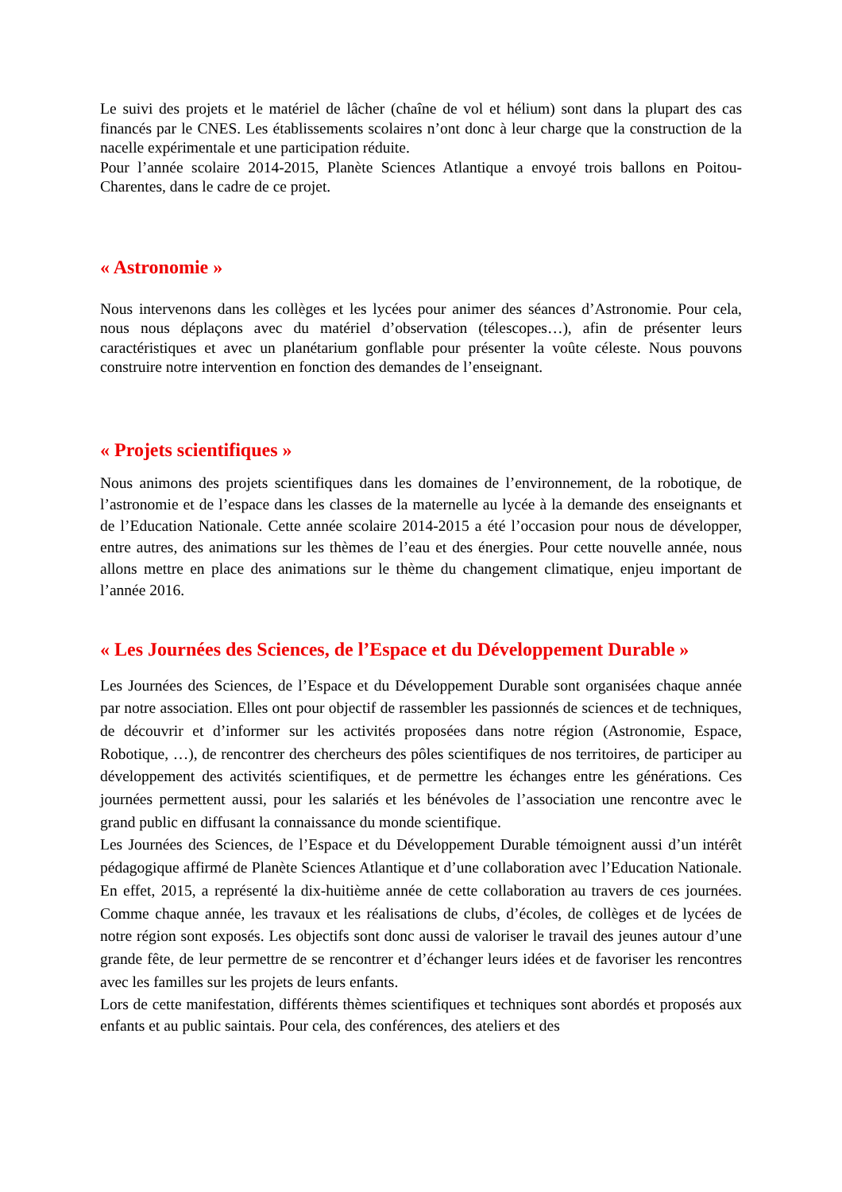Le suivi des projets et le matériel de lâcher (chaîne de vol et hélium) sont dans la plupart des cas financés par le CNES. Les établissements scolaires n’ont donc à leur charge que la construction de la nacelle expérimentale et une participation réduite.
Pour l’année scolaire 2014-2015, Planète Sciences Atlantique a envoyé trois ballons en Poitou-Charentes, dans le cadre de ce projet.
« Astronomie »
Nous intervenons dans les collèges et les lycées pour animer des séances d’Astronomie. Pour cela, nous nous déplaçons avec du matériel d’observation (télescopes…), afin de présenter leurs caractéristiques et avec un planétarium gonflable pour présenter la voûte céleste. Nous pouvons construire notre intervention en fonction des demandes de l’enseignant.
« Projets scientifiques »
Nous animons des projets scientifiques dans les domaines de l’environnement, de la robotique, de l’astronomie et de l’espace dans les classes de la maternelle au lycée à la demande des enseignants et de l’Education Nationale. Cette année scolaire 2014-2015 a été l’occasion pour nous de développer, entre autres, des animations sur les thèmes de l’eau et des énergies. Pour cette nouvelle année, nous allons mettre en place des animations sur le thème du changement climatique, enjeu important de l’année 2016.
« Les Journées des Sciences, de l’Espace et du Développement Durable »
Les Journées des Sciences, de l’Espace et du Développement Durable sont organisées chaque année par notre association. Elles ont pour objectif de rassembler les passionnés de sciences et de techniques, de découvrir et d’informer sur les activités proposées dans notre région (Astronomie, Espace, Robotique, …), de rencontrer des chercheurs des pôles scientifiques de nos territoires, de participer au développement des activités scientifiques, et de permettre les échanges entre les générations. Ces journées permettent aussi, pour les salariés et les bénévoles de l’association une rencontre avec le grand public en diffusant la connaissance du monde scientifique.
Les Journées des Sciences, de l’Espace et du Développement Durable témoignent aussi d’un intérêt pédagogique affirmé de Planète Sciences Atlantique et d’une collaboration avec l’Education Nationale. En effet, 2015, a représenté la dix-huitième année de cette collaboration au travers de ces journées. Comme chaque année, les travaux et les réalisations de clubs, d’écoles, de collèges et de lycées de notre région sont exposés. Les objectifs sont donc aussi de valoriser le travail des jeunes autour d’une grande fête, de leur permettre de se rencontrer et d’échanger leurs idées et de favoriser les rencontres avec les familles sur les projets de leurs enfants.
Lors de cette manifestation, différents thèmes scientifiques et techniques sont abordés et proposés aux enfants et au public saintais. Pour cela, des conférences, des ateliers et des